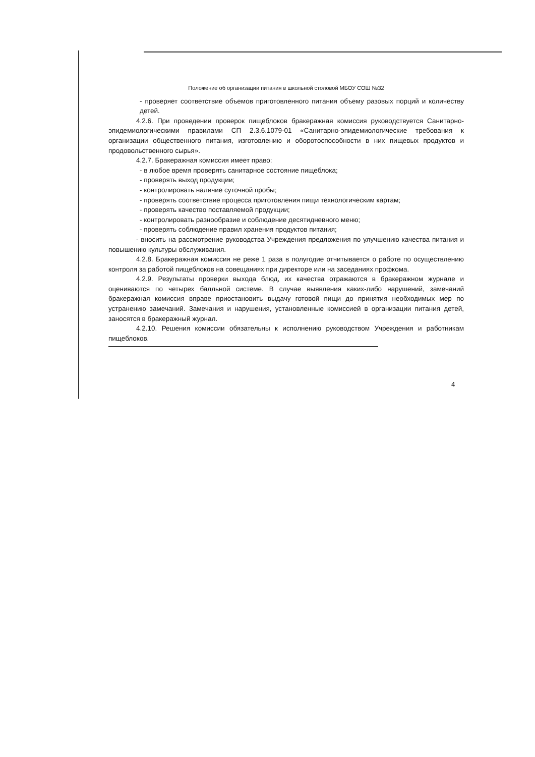Положение об организации питания в школьной столовой МБОУ СОШ №32
- проверяет соответствие объемов приготовленного питания объему разовых порций и количеству детей.
4.2.6. При проведении проверок пищеблоков бракеражная комиссия руководствуется Санитарно-эпидемиологическими правилами СП 2.3.6.1079-01 «Санитарно-эпидемиологические требования к организации общественного питания, изготовлению и оборотоспособности в них пищевых продуктов и продовольственного сырья».
4.2.7. Бракеражная комиссия имеет право:
- в любое время проверять санитарное состояние пищеблока;
- проверять выход продукции;
- контролировать наличие суточной пробы;
- проверять соответствие процесса приготовления пищи технологическим картам;
- проверять качество поставляемой продукции;
- контролировать разнообразие и соблюдение десятидневного меню;
- проверять соблюдение правил хранения продуктов питания;
- вносить на рассмотрение руководства Учреждения предложения по улучшению качества питания и повышению культуры обслуживания.
4.2.8. Бракеражная комиссия не реже 1 раза в полугодие отчитывается о работе по осуществлению контроля за работой пищеблоков на совещаниях при директоре или на заседаниях профкома.
4.2.9. Результаты проверки выхода блюд, их качества отражаются в бракеражном журнале и оцениваются по четырех балльной системе. В случае выявления каких-либо нарушений, замечаний бракеражная комиссия вправе приостановить выдачу готовой пищи до принятия необходимых мер по устранению замечаний. Замечания и нарушения, установленные комиссией в организации питания детей, заносятся в бракеражный журнал.
4.2.10. Решения комиссии обязательны к исполнению руководством Учреждения и работникам пищеблоков.
4